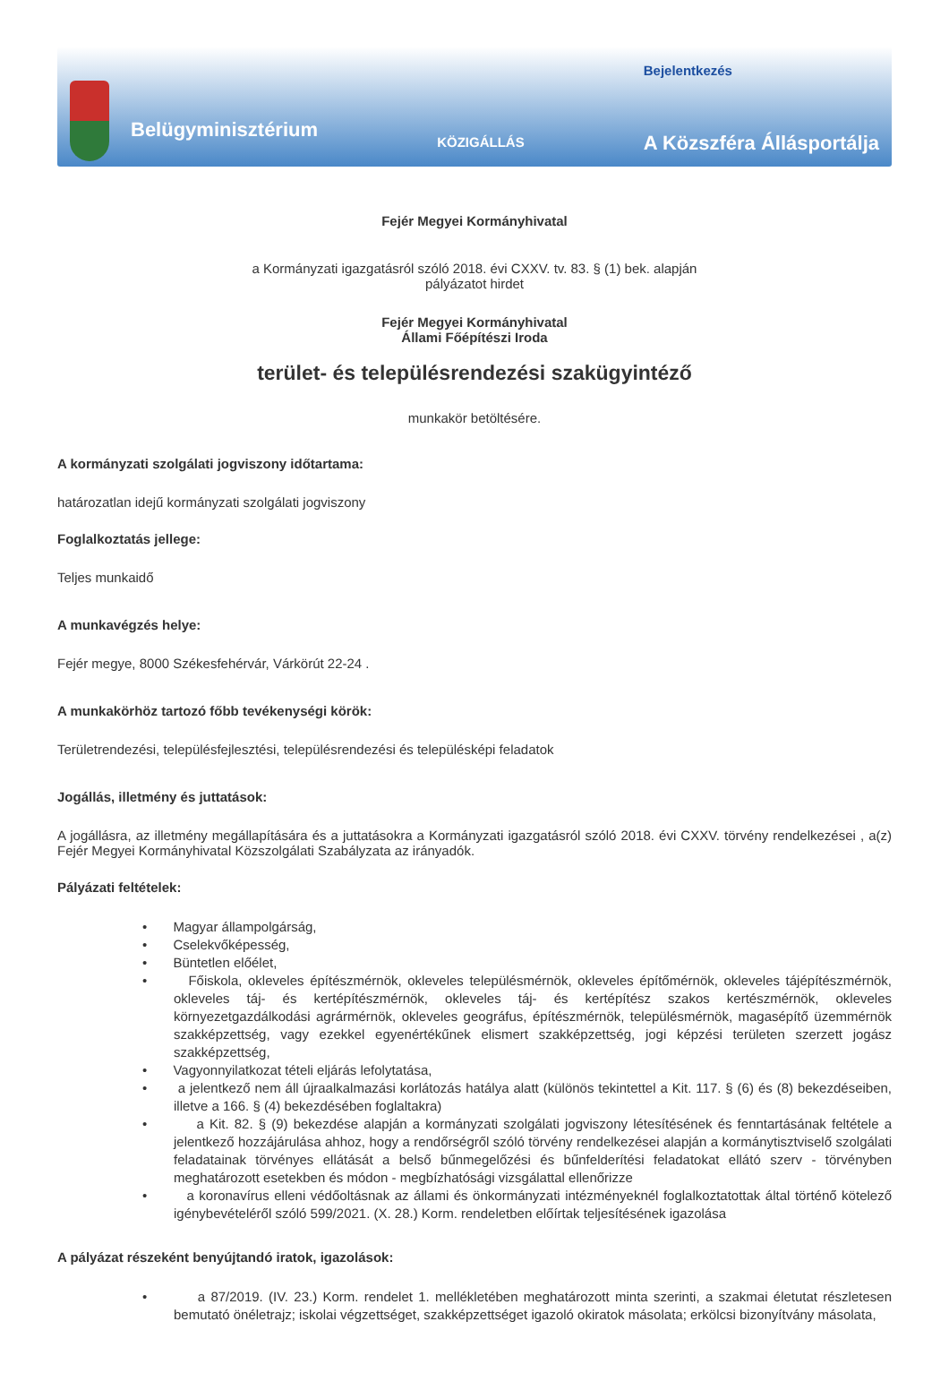Belügyminisztérium
KÖZIGÁLLÁS
Bejelentkezés
A Közszféra Állásportálja
Fejér Megyei Kormányhivatal
a Kormányzati igazgatásról szóló 2018. évi CXXV. tv. 83. § (1) bek. alapján
pályázatot hirdet
Fejér Megyei Kormányhivatal
Állami Főépítészi Iroda
terület- és településrendezési szakügyintéző
munkakör betöltésére.
A kormányzati szolgálati jogviszony időtartama:
határozatlan idejű kormányzati szolgálati jogviszony
Foglalkoztatás jellege:
Teljes munkaidő
A munkavégzés helye:
Fejér megye, 8000 Székesfehérvár, Várkörút 22-24 .
A munkakörhöz tartozó főbb tevékenységi körök:
Területrendezési, településfejlesztési, településrendezési és településképi feladatok
Jogállás, illetmény és juttatások:
A jogállásra, az illetmény megállapítására és a juttatásokra a Kormányzati igazgatásról szóló 2018. évi CXXV. törvény rendelkezései , a(z) Fejér Megyei Kormányhivatal Közszolgálati Szabályzata az irányadók.
Pályázati feltételek:
• Magyar állampolgárság,
• Cselekvőképesség,
• Büntetlen előélet,
• Főiskola, okleveles építészmérnök, okleveles településmérnök, okleveles építőmérnök, okleveles tájépítészmérnök, okleveles táj- és kertépítészmérnök, okleveles táj- és kertépítész szakos kertészmérnök, okleveles környezetgazdálkodási agrármérnök, okleveles geográfus, építészmérnök, településmérnök, magasépítő üzemmérnök szakképzettség, vagy ezekkel egyenértékűnek elismert szakképzettség, jogi képzési területen szerzett jogász szakképzettség,
• Vagyonnyilatkozat tételi eljárás lefolytatása,
• a jelentkező nem áll újraalkalmazási korlátozás hatálya alatt (különös tekintettel a Kit. 117. § (6) és (8) bekezdéseiben, illetve a 166. § (4) bekezdésében foglaltakra)
• a Kit. 82. § (9) bekezdése alapján a kormányzati szolgálati jogviszony létesítésének és fenntartásának feltétele a jelentkező hozzájárulása ahhoz, hogy a rendőrségről szóló törvény rendelkezései alapján a kormánytisztviselő szolgálati feladatainak törvényes ellátását a belső bűnmegelőzési és bűnfelderítési feladatokat ellátó szerv - törvényben meghatározott esetekben és módon - megbízhatósági vizsgálattal ellenőrizze
• a koronavírus elleni védőoltásnak az állami és önkormányzati intézményeknél foglalkoztatottak által történő kötelező igénybevételéről szóló 599/2021. (X. 28.) Korm. rendeletben előírtak teljesítésének igazolása
A pályázat részeként benyújtandó iratok, igazolások:
• a 87/2019. (IV. 23.) Korm. rendelet 1. mellékletében meghatározott minta szerinti, a szakmai életutat részletesen bemutató önéletrajz; iskolai végzettséget, szakképzettséget igazoló okiratok másolata; erkölcsi bizonyítvány másolata,